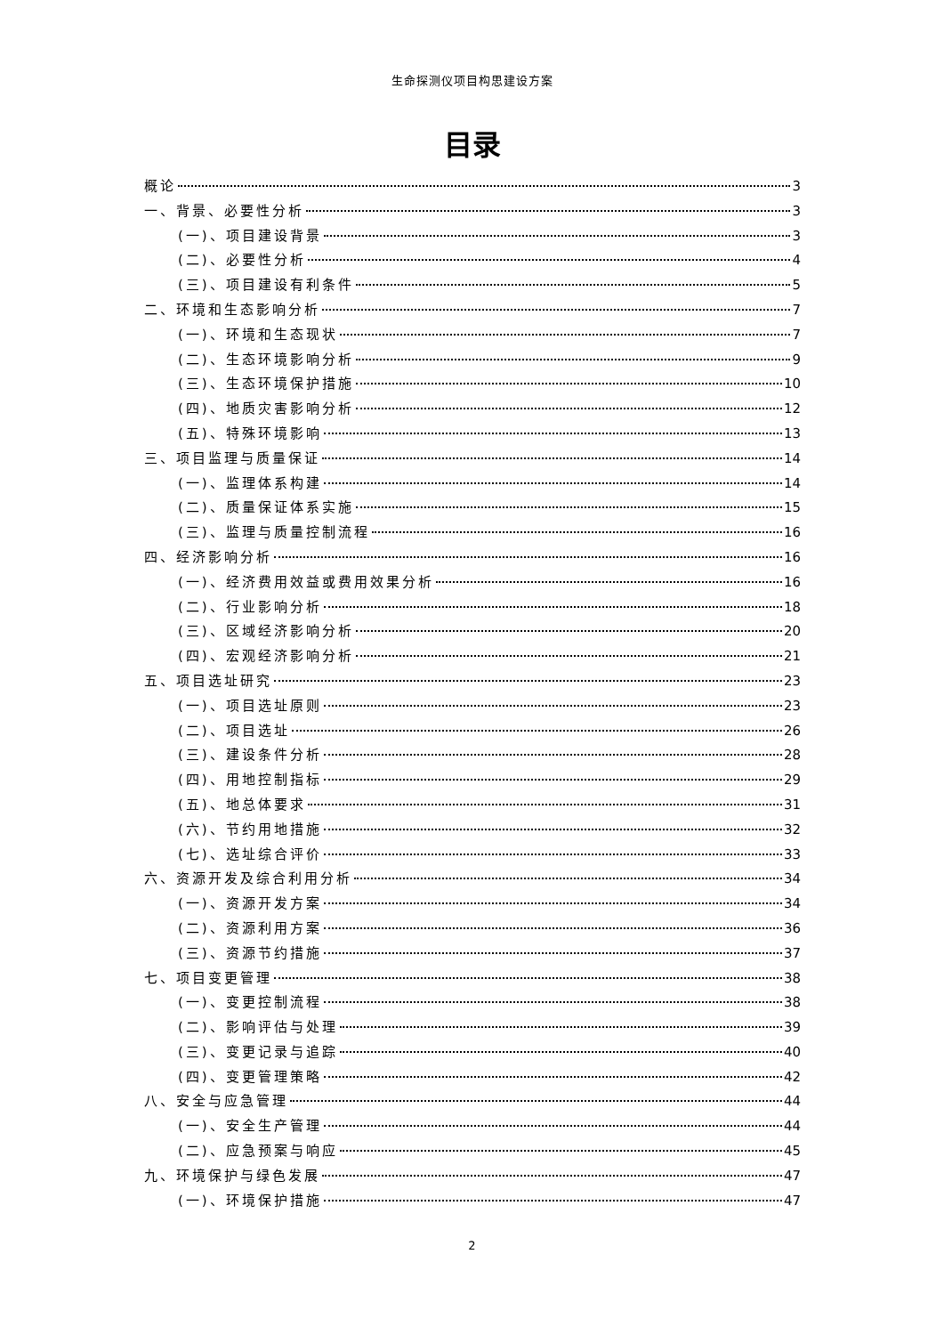生命探测仪项目构思建设方案
目录
概论 3
一、背景、必要性分析 3
(一)、项目建设背景 3
(二)、必要性分析 4
(三)、项目建设有利条件 5
二、环境和生态影响分析 7
(一)、环境和生态现状 7
(二)、生态环境影响分析 9
(三)、生态环境保护措施 10
(四)、地质灾害影响分析 12
(五)、特殊环境影响 13
三、项目监理与质量保证 14
(一)、监理体系构建 14
(二)、质量保证体系实施 15
(三)、监理与质量控制流程 16
四、经济影响分析 16
(一)、经济费用效益或费用效果分析 16
(二)、行业影响分析 18
(三)、区域经济影响分析 20
(四)、宏观经济影响分析 21
五、项目选址研究 23
(一)、项目选址原则 23
(二)、项目选址 26
(三)、建设条件分析 28
(四)、用地控制指标 29
(五)、地总体要求 31
(六)、节约用地措施 32
(七)、选址综合评价 33
六、资源开发及综合利用分析 34
(一)、资源开发方案 34
(二)、资源利用方案 36
(三)、资源节约措施 37
七、项目变更管理 38
(一)、变更控制流程 38
(二)、影响评估与处理 39
(三)、变更记录与追踪 40
(四)、变更管理策略 42
八、安全与应急管理 44
(一)、安全生产管理 44
(二)、应急预案与响应 45
九、环境保护与绿色发展 47
(一)、环境保护措施 47
2